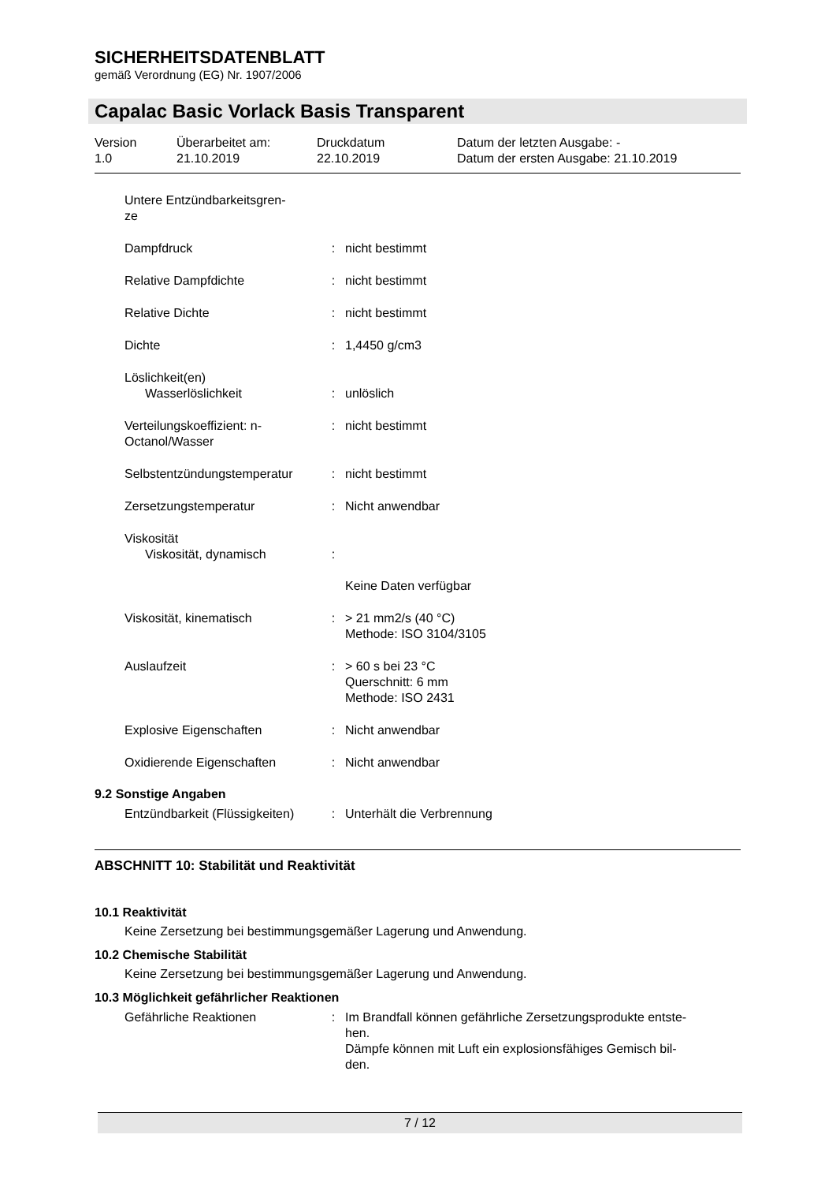SICHERHEITSDATENBLATT
gemäß Verordnung (EG) Nr. 1907/2006
Capalac Basic Vorlack Basis Transparent
| Version 1.0 | Überarbeitet am: 21.10.2019 | Druckdatum 22.10.2019 | Datum der letzten Ausgabe: - Datum der ersten Ausgabe: 21.10.2019 |
| Untere Entzündbarkeitsgren- ze | | |
| Dampfdruck | : | nicht bestimmt |
| Relative Dampfdichte | : | nicht bestimmt |
| Relative Dichte | : | nicht bestimmt |
| Dichte | : | 1,4450 g/cm3 |
| Löslichkeit(en) Wasserlöslichkeit | : | unlöslich |
| Verteilungskoeffizient: n- Octanol/Wasser | : | nicht bestimmt |
| Selbstentzündungstemperatur | : | nicht bestimmt |
| Zersetzungstemperatur | : | Nicht anwendbar |
| Viskosität Viskosität, dynamisch | : | Keine Daten verfügbar |
| Viskosität, kinematisch | : | > 21 mm2/s (40 °C) Methode: ISO 3104/3105 |
| Auslaufzeit | : | > 60 s bei 23 °C Querschnitt: 6 mm Methode: ISO 2431 |
| Explosive Eigenschaften | : | Nicht anwendbar |
| Oxidierende Eigenschaften | : | Nicht anwendbar |
9.2 Sonstige Angaben
| Entzündbarkeit (Flüssigkeiten) | : | Unterhält die Verbrennung |
ABSCHNITT 10: Stabilität und Reaktivität
10.1 Reaktivität
Keine Zersetzung bei bestimmungsgemäßer Lagerung und Anwendung.
10.2 Chemische Stabilität
Keine Zersetzung bei bestimmungsgemäßer Lagerung und Anwendung.
10.3 Möglichkeit gefährlicher Reaktionen
| Gefährliche Reaktionen | : | Im Brandfall können gefährliche Zersetzungsprodukte entste- hen. Dämpfe können mit Luft ein explosionsfähiges Gemisch bil- den. |
7 / 12